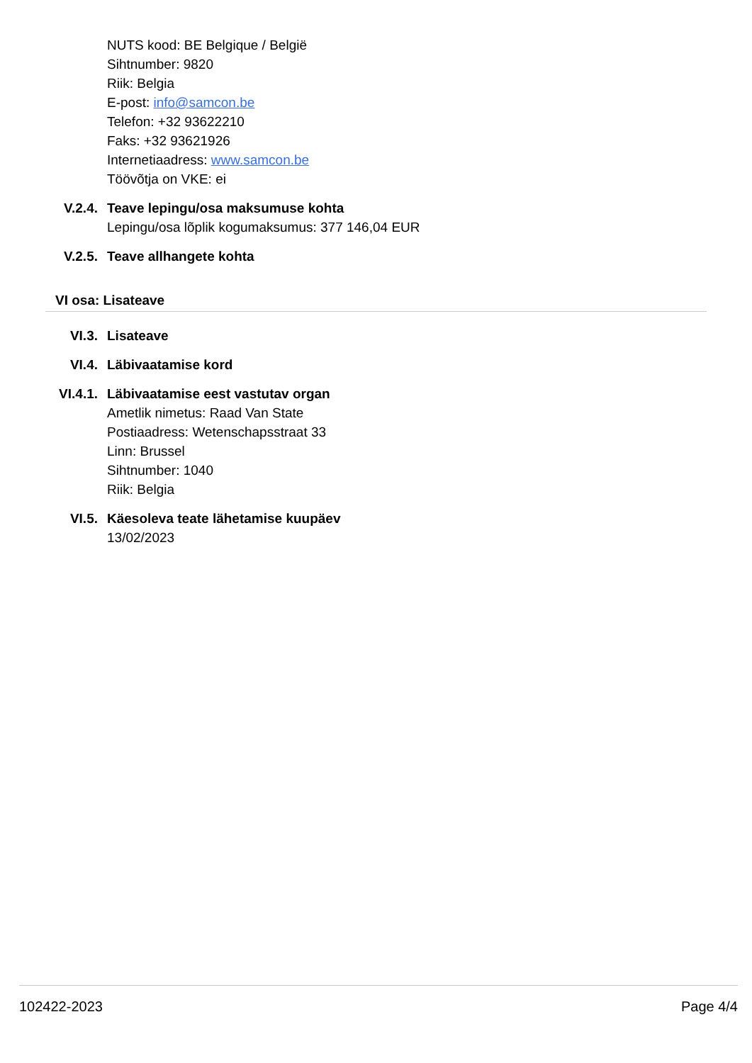NUTS kood: BE Belgique / België
Sihtnumber: 9820
Riik: Belgia
E-post: info@samcon.be
Telefon: +32 93622210
Faks: +32 93621926
Internetiaadress: www.samcon.be
Töövõtja on VKE: ei
V.2.4. Teave lepingu/osa maksumuse kohta
Lepingu/osa lõplik kogumaksumus: 377 146,04 EUR
V.2.5. Teave allhangete kohta
VI osa: Lisateave
VI.3. Lisateave
VI.4. Läbivaatamise kord
VI.4.1. Läbivaatamise eest vastutav organ
Ametlik nimetus: Raad Van State
Postiaadress: Wetenschapsstraat 33
Linn: Brussel
Sihtnumber: 1040
Riik: Belgia
VI.5. Käesoleva teate lähetamise kuupäev
13/02/2023
102422-2023 Page 4/4